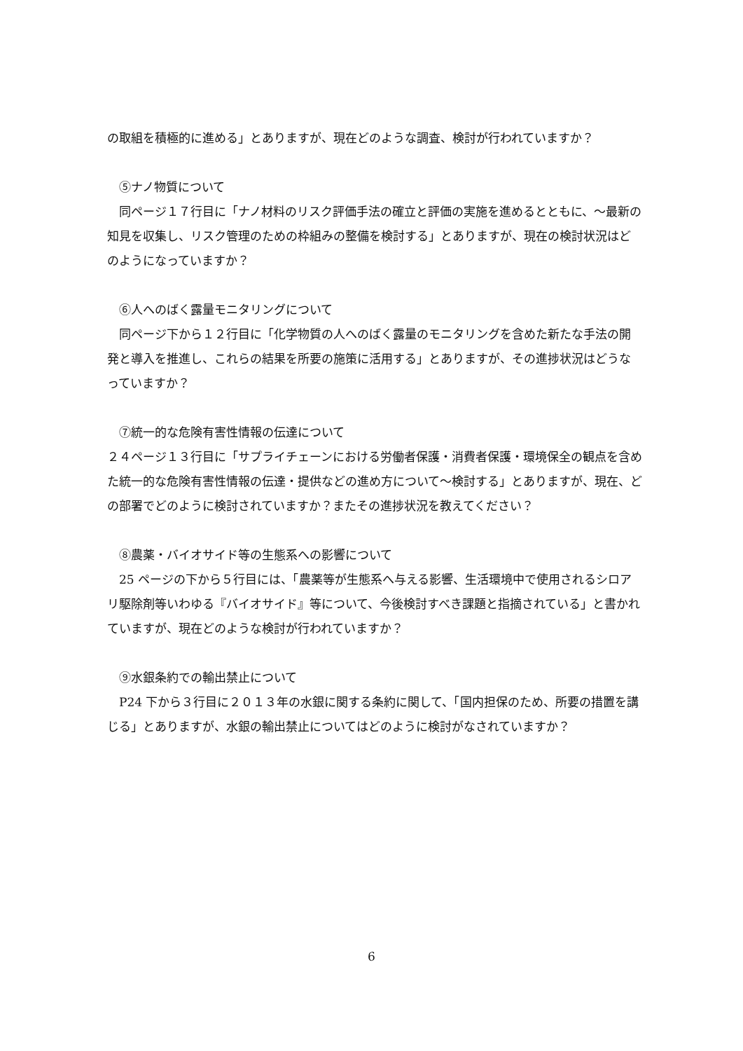の取組を積極的に進める」とありますが、現在どのような調査、検討が行われていますか？
⑤ナノ物質について
同ページ１７行目に「ナノ材料のリスク評価手法の確立と評価の実施を進めるとともに、～最新の知見を収集し、リスク管理のための枠組みの整備を検討する」とありますが、現在の検討状況はどのようになっていますか？
⑥人へのばく露量モニタリングについて
同ページ下から１２行目に「化学物質の人へのばく露量のモニタリングを含めた新たな手法の開発と導入を推進し、これらの結果を所要の施策に活用する」とありますが、その進捗状況はどうなっていますか？
⑦統一的な危険有害性情報の伝達について
２４ページ１３行目に「サプライチェーンにおける労働者保護・消費者保護・環境保全の観点を含めた統一的な危険有害性情報の伝達・提供などの進め方について～検討する」とありますが、現在、どの部署でどのように検討されていますか？またその進捗状況を教えてください？
⑧農薬・バイオサイド等の生態系への影響について
25 ページの下から５行目には、「農薬等が生態系へ与える影響、生活環境中で使用されるシロアリ駆除剤等いわゆる『バイオサイド』等について、今後検討すべき課題と指摘されている」と書かれていますが、現在どのような検討が行われていますか？
⑨水銀条約での輸出禁止について
P24 下から３行目に２０１３年の水銀に関する条約に関して、「国内担保のため、所要の措置を講じる」とありますが、水銀の輸出禁止についてはどのように検討がなされていますか？
6